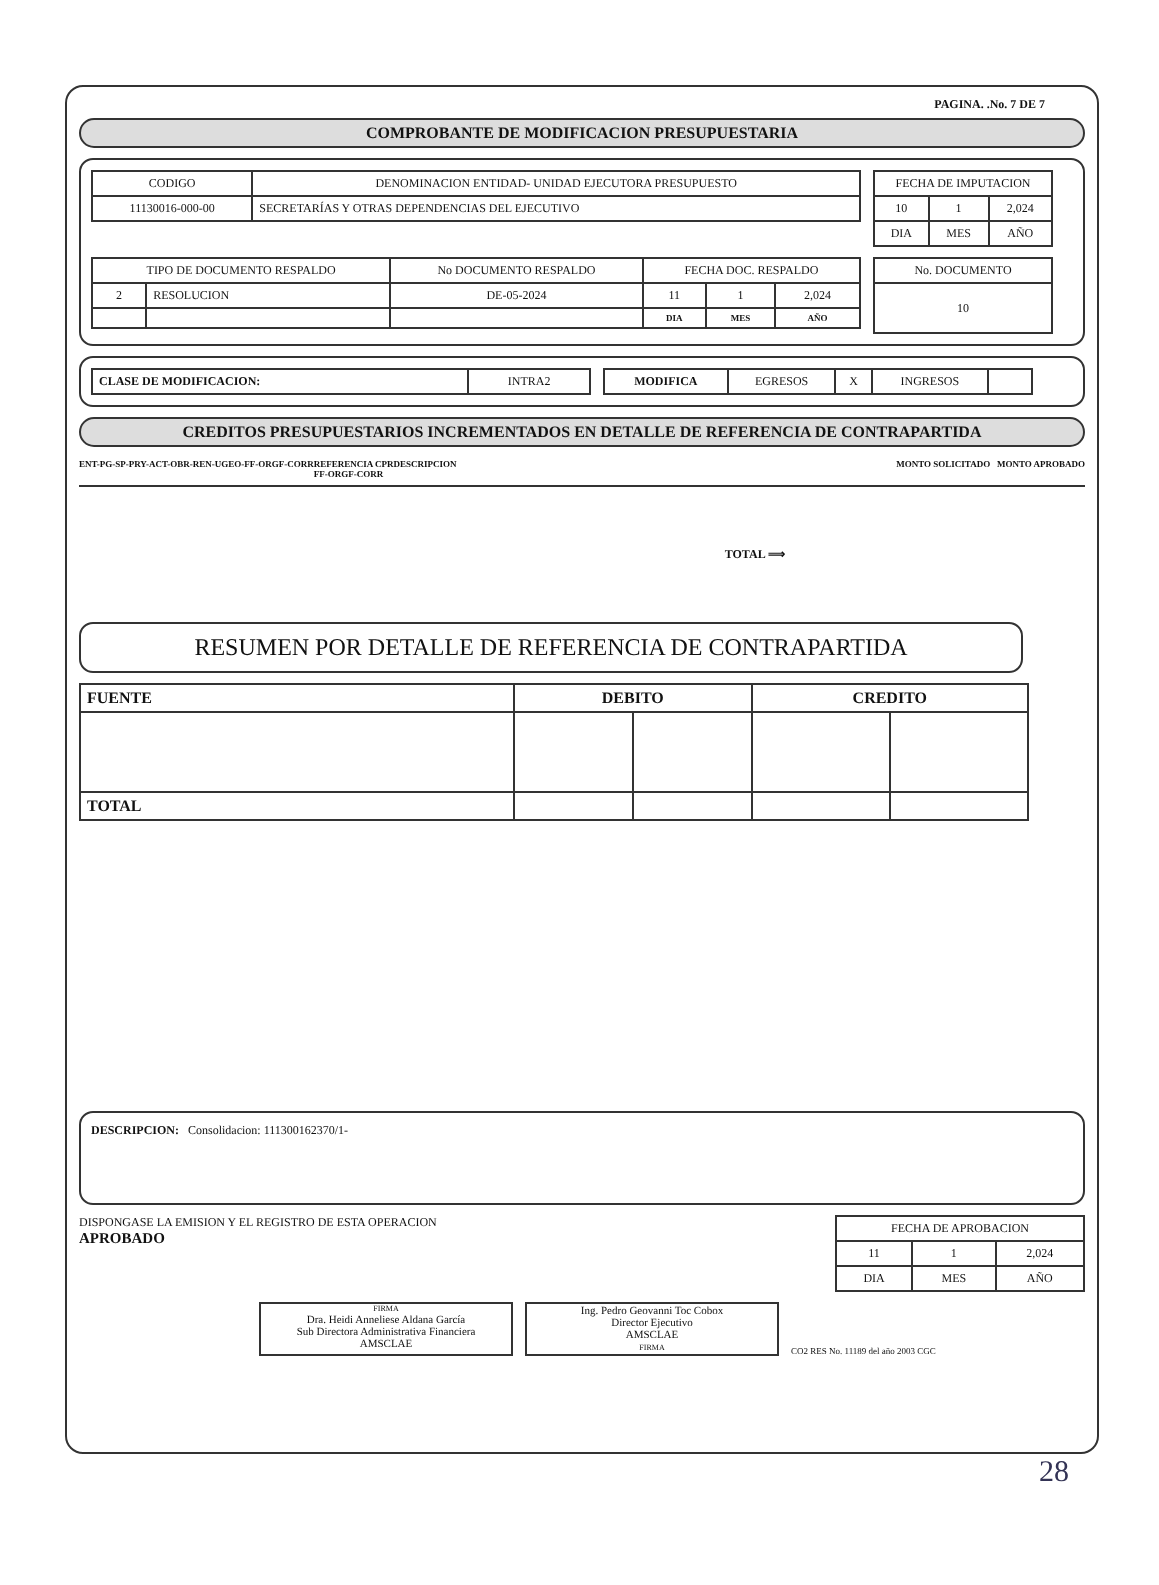PAGINA. .No. 7 DE 7
COMPROBANTE DE MODIFICACION PRESUPUESTARIA
| CODIGO | DENOMINACION ENTIDAD- UNIDAD EJECUTORA PRESUPUESTO |
| --- | --- |
| 11130016-000-00 | SECRETARÍAS Y OTRAS DEPENDENCIAS DEL EJECUTIVO |
| FECHA DE IMPUTACION | | |
| --- | --- | --- |
| 10 | 1 | 2,024 |
| DIA | MES | AÑO |
| TIPO DE DOCUMENTO RESPALDO | | No DOCUMENTO RESPALDO | FECHA DOC. RESPALDO | | |
| --- | --- | --- | --- | --- | --- |
| 2 | RESOLUCION | DE-05-2024 | 11 | 1 | 2,024 |
| | | | DIA | MES | AÑO |
| No. DOCUMENTO |
| --- |
| 10 |
| CLASE DE MODIFICACION: | INTRA2 |
| MODIFICA | EGRESOS | X | INGRESOS | |
CREDITOS PRESUPUESTARIOS INCREMENTADOS EN DETALLE DE REFERENCIA DE CONTRAPARTIDA
ENT-PG-SP-PRY-ACT-OBR-REN-UGEO-FF-ORGF-CORR REFERENCIA CPR
FF-ORGF-CORR DESCRIPCION MONTO SOLICITADO MONTO APROBADO
TOTAL ⟹
RESUMEN POR DETALLE DE REFERENCIA DE CONTRAPARTIDA
| FUENTE | DEBITO | | CREDITO | |
| TOTAL | | | | |
DESCRIPCION: Consolidacion: 111300162370/1-
DISPONGASE LA EMISION Y EL REGISTRO DE ESTA OPERACION
APROBADO
| FECHA DE APROBACION | | |
| --- | --- | --- |
| 11 | 1 | 2,024 |
| DIA | MES | AÑO |
FIRMA
Dra. Heidi Anneliese Aldana García
Sub Directora Administrativa Financiera
AMSCLAE
Ing. Pedro Geovanni Toc Cobox
Director Ejecutivo
AMSCLAE
FIRMA
CO2 RES No. 11189 del año 2003 CGC
28